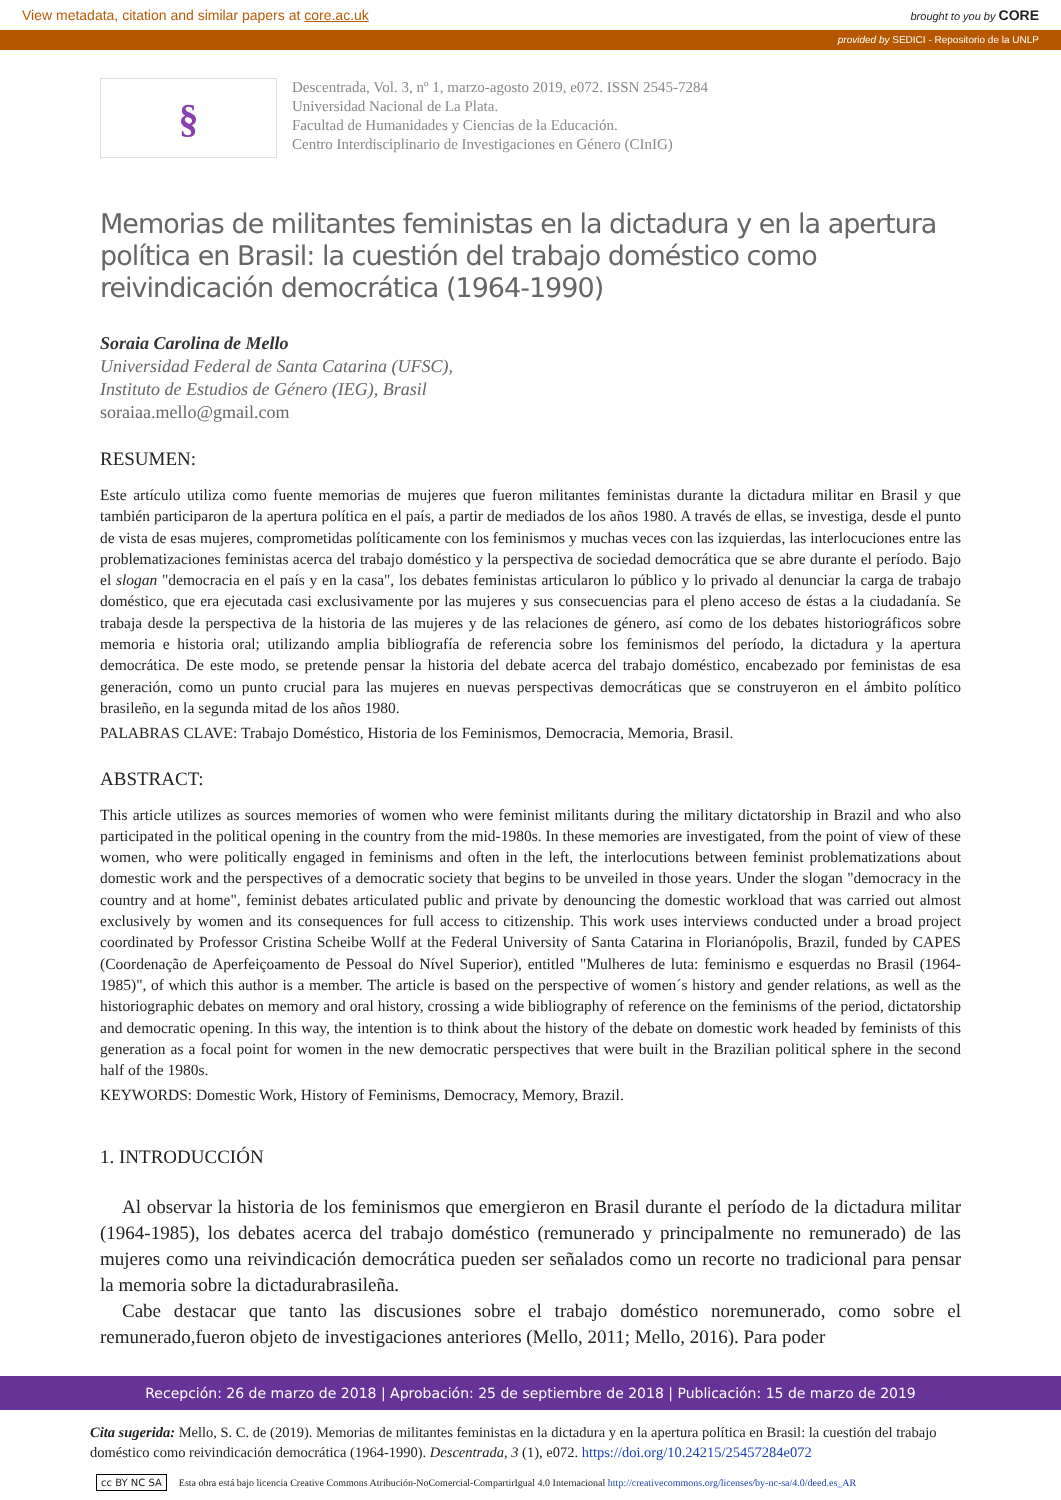View metadata, citation and similar papers at core.ac.uk brought to you by CORE
provided by SEDICI - Repositorio de la UNLP
§
Descentrada, Vol. 3, nº 1, marzo-agosto 2019, e072. ISSN 2545-7284
Universidad Nacional de La Plata.
Facultad de Humanidades y Ciencias de la Educación.
Centro Interdisciplinario de Investigaciones en Género (CInIG)
Memorias de militantes feministas en la dictadura y en la apertura política en Brasil: la cuestión del trabajo doméstico como reivindicación democrática (1964-1990)
Soraia Carolina de Mello
Universidad Federal de Santa Catarina (UFSC),
Instituto de Estudios de Género (IEG), Brasil
soraiaa.mello@gmail.com
RESUMEN:
Este artículo utiliza como fuente memorias de mujeres que fueron militantes feministas durante la dictadura militar en Brasil y que también participaron de la apertura política en el país, a partir de mediados de los años 1980. A través de ellas, se investiga, desde el punto de vista de esas mujeres, comprometidas políticamente con los feminismos y muchas veces con las izquierdas, las interlocuciones entre las problematizaciones feministas acerca del trabajo doméstico y la perspectiva de sociedad democrática que se abre durante el período. Bajo el slogan "democracia en el país y en la casa", los debates feministas articularon lo público y lo privado al denunciar la carga de trabajo doméstico, que era ejecutada casi exclusivamente por las mujeres y sus consecuencias para el pleno acceso de éstas a la ciudadanía. Se trabaja desde la perspectiva de la historia de las mujeres y de las relaciones de género, así como de los debates historiográficos sobre memoria e historia oral; utilizando amplia bibliografía de referencia sobre los feminismos del período, la dictadura y la apertura democrática. De este modo, se pretende pensar la historia del debate acerca del trabajo doméstico, encabezado por feministas de esa generación, como un punto crucial para las mujeres en nuevas perspectivas democráticas que se construyeron en el ámbito político brasileño, en la segunda mitad de los años 1980.
PALABRAS CLAVE: Trabajo Doméstico, Historia de los Feminismos, Democracia, Memoria, Brasil.
ABSTRACT:
This article utilizes as sources memories of women who were feminist militants during the military dictatorship in Brazil and who also participated in the political opening in the country from the mid-1980s. In these memories are investigated, from the point of view of these women, who were politically engaged in feminisms and often in the left, the interlocutions between feminist problematizations about domestic work and the perspectives of a democratic society that begins to be unveiled in those years. Under the slogan "democracy in the country and at home", feminist debates articulated public and private by denouncing the domestic workload that was carried out almost exclusively by women and its consequences for full access to citizenship. This work uses interviews conducted under a broad project coordinated by Professor Cristina Scheibe Wollf at the Federal University of Santa Catarina in Florianópolis, Brazil, funded by CAPES (Coordenação de Aperfeiçoamento de Pessoal do Nível Superior), entitled "Mulheres de luta: feminismo e esquerdas no Brasil (1964-1985)", of which this author is a member. The article is based on the perspective of women´s history and gender relations, as well as the historiographic debates on memory and oral history, crossing a wide bibliography of reference on the feminisms of the period, dictatorship and democratic opening. In this way, the intention is to think about the history of the debate on domestic work headed by feminists of this generation as a focal point for women in the new democratic perspectives that were built in the Brazilian political sphere in the second half of the 1980s.
KEYWORDS: Domestic Work, History of Feminisms, Democracy, Memory, Brazil.
1. INTRODUCCIÓN
Al observar la historia de los feminismos que emergieron en Brasil durante el período de la dictadura militar (1964-1985), los debates acerca del trabajo doméstico (remunerado y principalmente no remunerado) de las mujeres como una reivindicación democrática pueden ser señalados como un recorte no tradicional para pensar la memoria sobre la dictadurabrasileña.
Cabe destacar que tanto las discusiones sobre el trabajo doméstico noremunerado, como sobre el remunerado,fueron objeto de investigaciones anteriores (Mello, 2011; Mello, 2016). Para poder
Recepción: 26 de marzo de 2018 | Aprobación: 25 de septiembre de 2018 | Publicación: 15 de marzo de 2019
Cita sugerida: Mello, S. C. de (2019). Memorias de militantes feministas en la dictadura y en la apertura política en Brasil: la cuestión del trabajo doméstico como reivindicación democrática (1964-1990). Descentrada, 3 (1), e072. https://doi.org/10.24215/25457284e072
cc BY NC SA Esta obra está bajo licencia Creative Commons Atribución-NoComercial-CompartirIgual 4.0 Internacional http://creativecommons.org/licenses/by-nc-sa/4.0/deed.es_AR